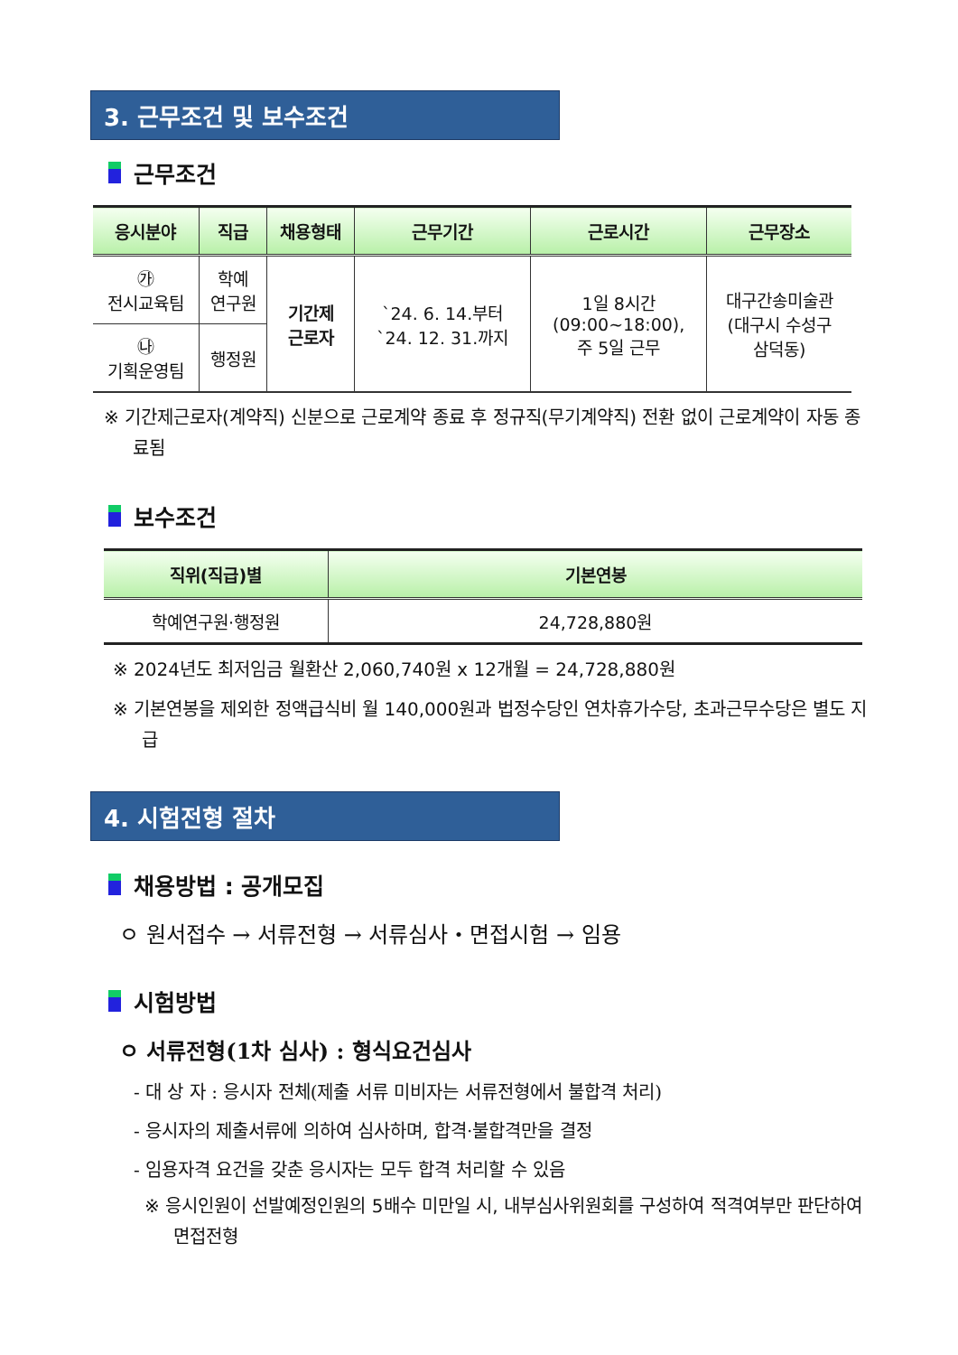3. 근무조건 및 보수조건
근무조건
| 응시분야 | 직급 | 채용형태 | 근무기간 | 근로시간 | 근무장소 |
| --- | --- | --- | --- | --- | --- |
| ㉮ 전시교육팀 | 학예 연구원 | 기간제 근로자 | `24. 6. 14.부터 `24. 12. 31.까지 | 1일 8시간 (09:00~18:00), 주 5일 근무 | 대구간송미술관 (대구시 수성구 삼덕동) |
| ㉯ 기획운영팀 | 행정원 | | | | |
※ 기간제근로자(계약직) 신분으로 근로계약 종료 후 정규직(무기계약직) 전환 없이 근로계약이 자동 종료됨
보수조건
| 직위(직급)별 | 기본연봉 |
| --- | --- |
| 학예연구원·행정원 | 24,728,880원 |
※ 2024년도 최저임금 월환산 2,060,740원 x 12개월 = 24,728,880원
※ 기본연봉을 제외한 정액급식비 월 140,000원과 법정수당인 연차휴가수당, 초과근무수당은 별도 지급
4. 시험전형 절차
채용방법 : 공개모집
ㅇ 원서접수 → 서류전형 → 서류심사・면접시험 → 임용
시험방법
ㅇ 서류전형(1차 심사) : 형식요건심사
- 대 상 자 : 응시자 전체(제출 서류 미비자는 서류전형에서 불합격 처리)
- 응시자의 제출서류에 의하여 심사하며, 합격·불합격만을 결정
- 임용자격 요건을 갖춘 응시자는 모두 합격 처리할 수 있음
※ 응시인원이 선발예정인원의 5배수 미만일 시, 내부심사위원회를 구성하여 적격여부만 판단하여 면접전형